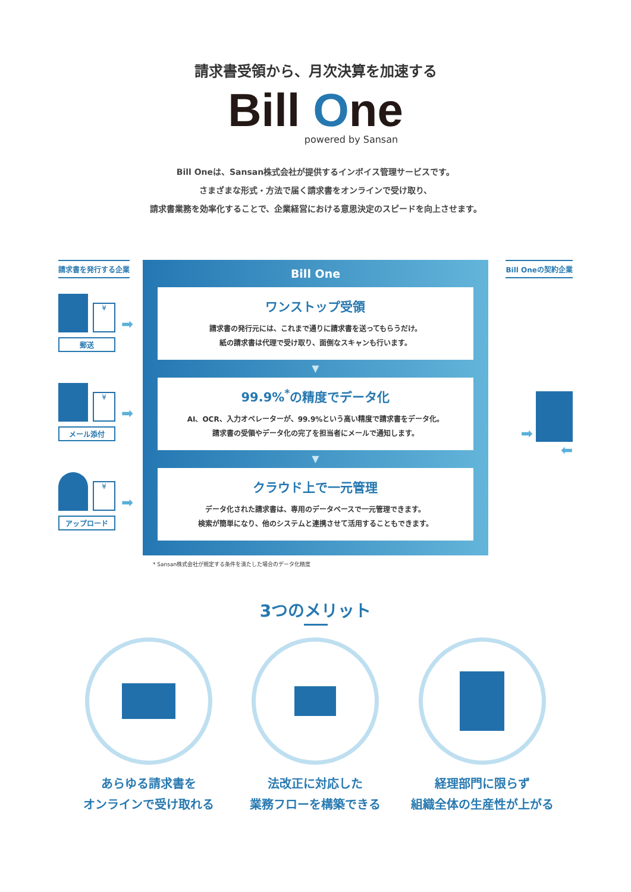請求書受領から、月次決算を加速する
Bill One
powered by Sansan
Bill Oneは、Sansan株式会社が提供するインボイス管理サービスです。
さまざまな形式・方法で届く請求書をオンラインで受け取り、
請求書業務を効率化することで、企業経営における意思決定のスピードを向上させます。
請求書を発行する企業
¥ ➡
郵送
¥ ➡
メール添付
¥ ➡
アップロード
Bill One
ワンストップ受領
請求書の発行元には、これまで通りに請求書を送ってもらうだけ。
紙の請求書は代理で受け取り、面倒なスキャンも行います。
▼
99.9%<sup>*</sup>の精度でデータ化
AI、OCR、入力オペレーターが、99.9%という高い精度で請求書をデータ化。
請求書の受領やデータ化の完了を担当者にメールで通知します。
▼
クラウド上で一元管理
データ化された請求書は、専用のデータベースで一元管理できます。
検索が簡単になり、他のシステムと連携させて活用することもできます。
Bill Oneの契約企業
➡
⬅
* Sansan株式会社が規定する条件を満たした場合のデータ化精度
3つのメリット
あらゆる請求書を
オンラインで受け取れる
法改正に対応した
業務フローを構築できる
経理部門に限らず
組織全体の生産性が上がる